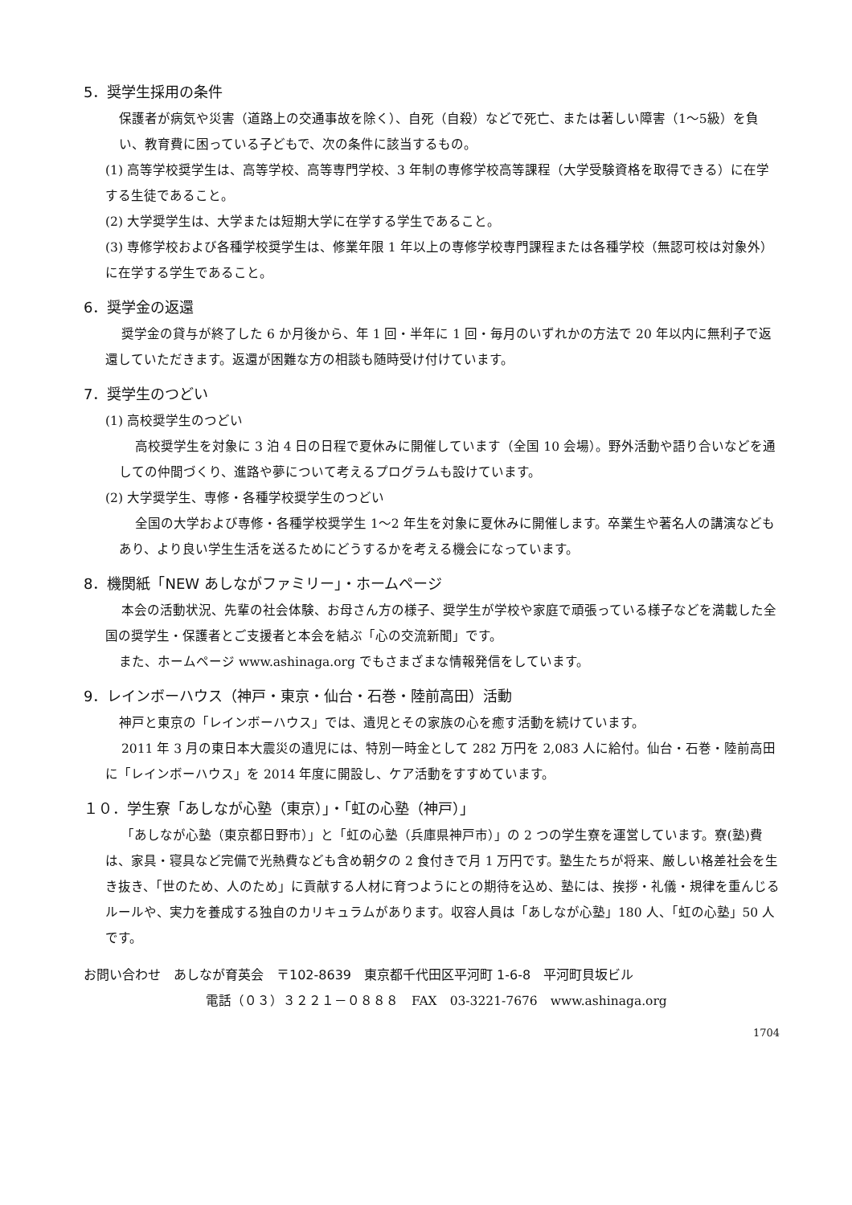5．奨学生採用の条件
保護者が病気や災害（道路上の交通事故を除く）、自死（自殺）などで死亡、または著しい障害（1～5級）を負い、教育費に困っている子どもで、次の条件に該当するもの。
(1) 高等学校奨学生は、高等学校、高等専門学校、3 年制の専修学校高等課程（大学受験資格を取得できる）に在学する生徒であること。
(2) 大学奨学生は、大学または短期大学に在学する学生であること。
(3) 専修学校および各種学校奨学生は、修業年限 1 年以上の専修学校専門課程または各種学校（無認可校は対象外）に在学する学生であること。
6．奨学金の返還
奨学金の貸与が終了した 6 か月後から、年 1 回・半年に 1 回・毎月のいずれかの方法で 20 年以内に無利子で返還していただきます。返還が困難な方の相談も随時受け付けています。
7．奨学生のつどい
(1) 高校奨学生のつどい
高校奨学生を対象に 3 泊 4 日の日程で夏休みに開催しています（全国 10 会場）。野外活動や語り合いなどを通しての仲間づくり、進路や夢について考えるプログラムも設けています。
(2) 大学奨学生、専修・各種学校奨学生のつどい
全国の大学および専修・各種学校奨学生 1～2 年生を対象に夏休みに開催します。卒業生や著名人の講演などもあり、より良い学生生活を送るためにどうするかを考える機会になっています。
8．機関紙「NEW あしながファミリー」・ホームページ
本会の活動状況、先輩の社会体験、お母さん方の様子、奨学生が学校や家庭で頑張っている様子などを満載した全国の奨学生・保護者とご支援者と本会を結ぶ「心の交流新聞」です。
また、ホームページ www.ashinaga.org でもさまざまな情報発信をしています。
9．レインボーハウス（神戸・東京・仙台・石巻・陸前高田）活動
神戸と東京の「レインボーハウス」では、遺児とその家族の心を癒す活動を続けています。
2011 年 3 月の東日本大震災の遺児には、特別一時金として 282 万円を 2,083 人に給付。仙台・石巻・陸前高田に「レインボーハウス」を 2014 年度に開設し、ケア活動をすすめています。
１０．学生寮「あしなが心塾（東京）」・「虹の心塾（神戸）」
「あしなが心塾（東京都日野市）」と「虹の心塾（兵庫県神戸市）」の 2 つの学生寮を運営しています。寮(塾)費は、家具・寝具など完備で光熱費なども含め朝夕の 2 食付きで月 1 万円です。塾生たちが将来、厳しい格差社会を生き抜き、「世のため、人のため」に貢献する人材に育つようにとの期待を込め、塾には、挨拶・礼儀・規律を重んじるルールや、実力を養成する独自のカリキュラムがあります。収容人員は「あしなが心塾」180 人、「虹の心塾」50 人です。
お問い合わせ　あしなが育英会　〒102-8639　東京都千代田区平河町 1-6-8　平河町貝坂ビル
電話（０３）３２２１－０８８８　FAX　03-3221-7676　www.ashinaga.org
1704